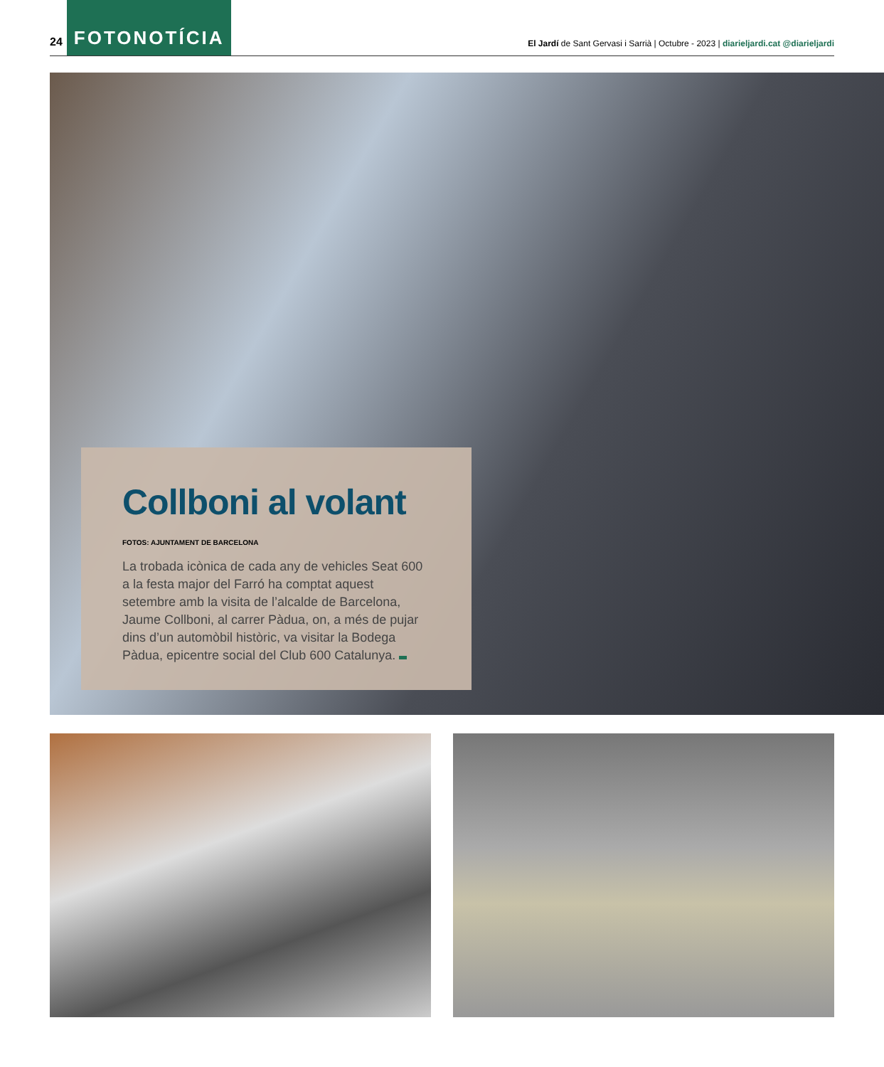24 FOTONOTÍCIA El Jardí de Sant Gervasi i Sarrià | Octubre - 2023 | diarieljardi.cat @diarieljardi
Collboni al volant
FOTOS: AJUNTAMENT DE BARCELONA
La trobada icònica de cada any de vehicles Seat 600 a la festa major del Farró ha comptat aquest setembre amb la visita de l’alcalde de Barcelona, Jaume Collboni, al carrer Pàdua, on, a més de pujar dins d’un automò­bil històric, va visitar la Bodega Pàdua, epicentre social del Club 600 Catalunya.